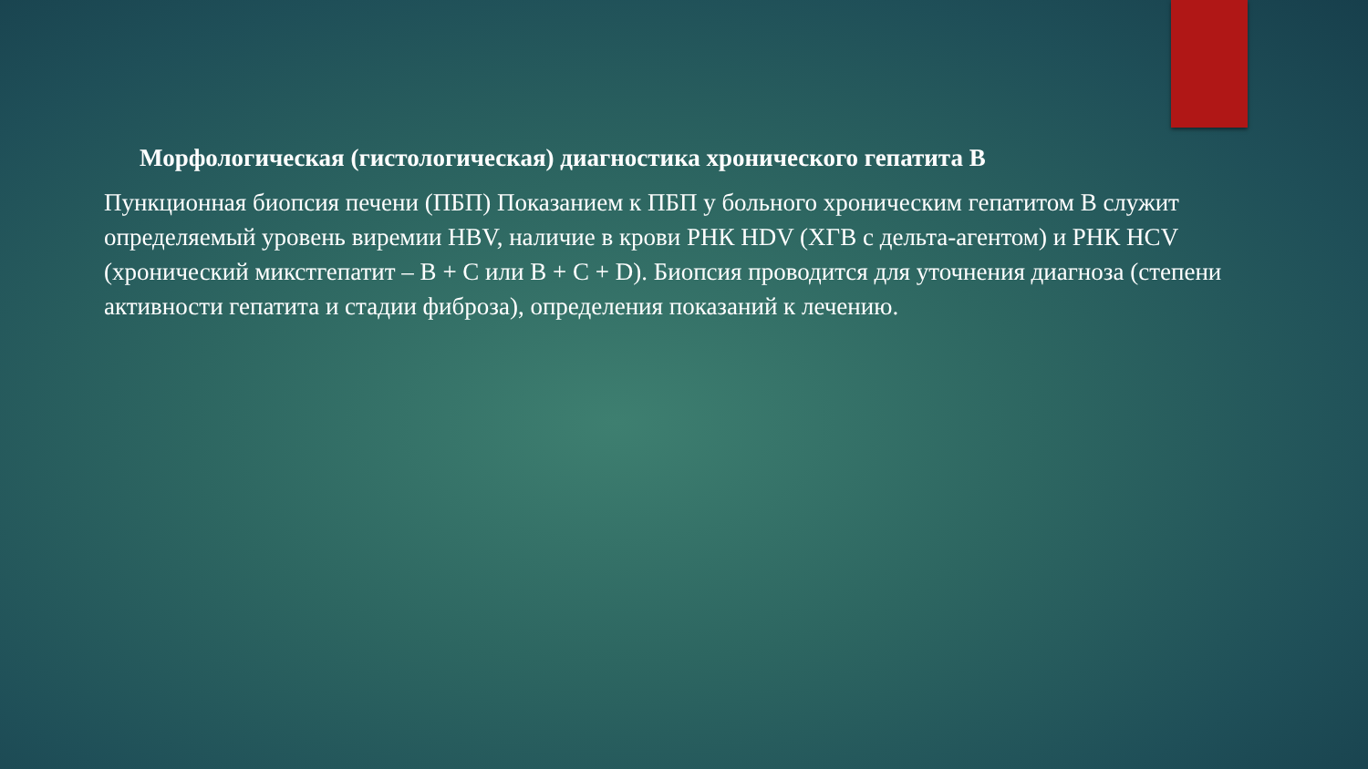Морфологическая (гистологическая) диагностика хронического гепатита В
Пункционная биопсия печени (ПБП) Показанием к ПБП у больного хроническим гепатитом B служит определяемый уровень виремии HBV, наличие в крови РНК HDV (ХГВ с дельта-агентом) и РНК HCV (хронический микстгепатит – B + C или B + C + D). Биопсия проводится для уточнения диагноза (степени активности гепатита и стадии фиброза), определения показаний к лечению.